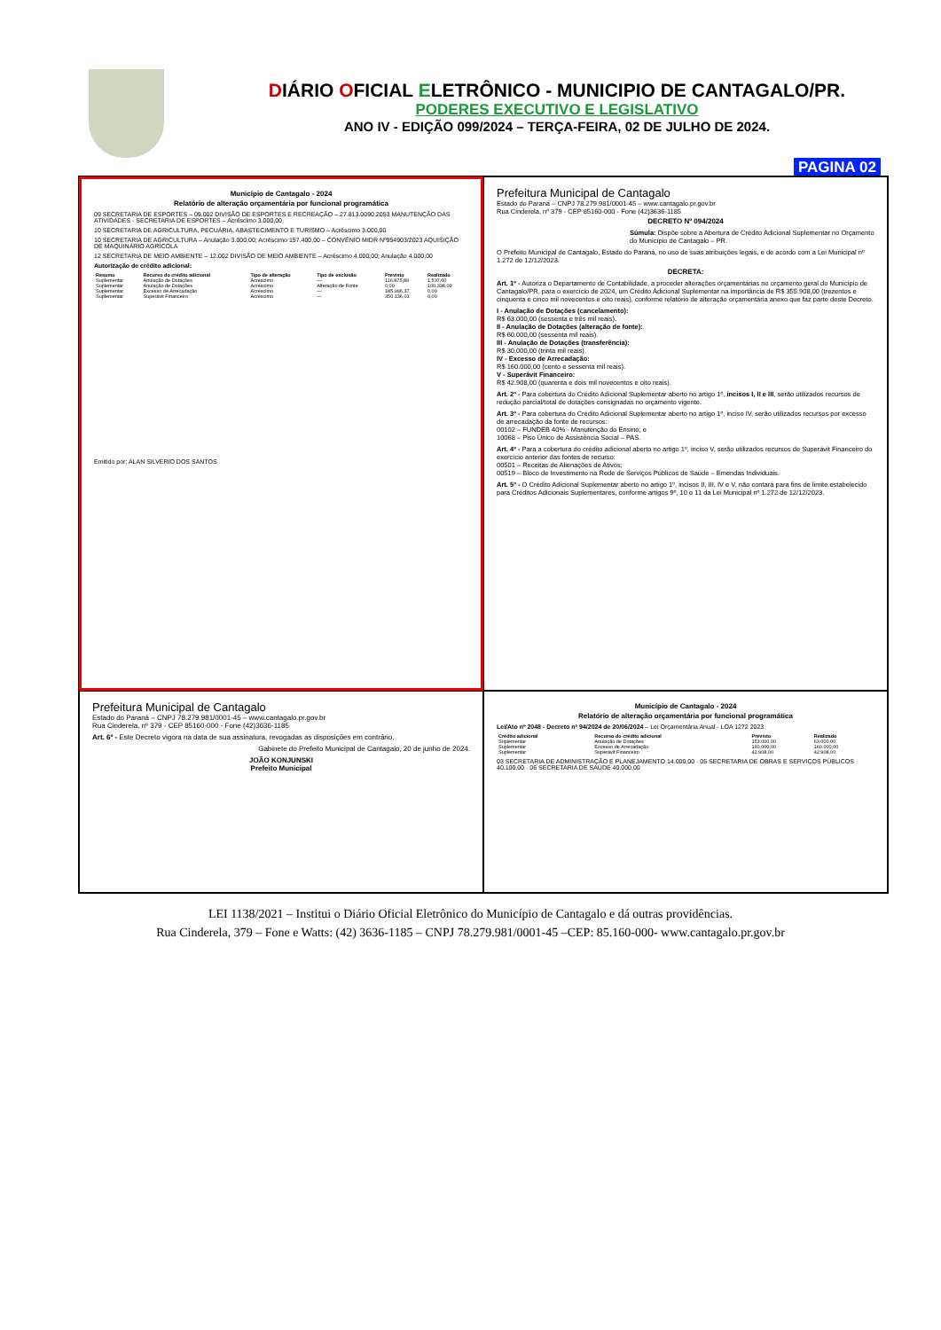DIÁRIO OFICIAL ELETRÔNICO - MUNICIPIO DE CANTAGALO/PR.
PODERES EXECUTIVO E LEGISLATIVO
ANO IV - EDIÇÃO 099/2024 – TERÇA-FEIRA, 02 DE JULHO DE 2024.
PAGINA 02
Município de Cantagalo - 2024
Relatório de alteração orçamentária por funcional programática
09 SECRETARIA DE ESPORTES – 09.002 DIVISÃO DE ESPORTES E RECREAÇÃO – 27.813.0090.2053 MANUTENÇÃO DAS ATIVIDADES - SECRETARIA DE ESPORTES – Acréscimo 3.000,00
10 SECRETARIA DE AGRICULTURA, PECUÁRIA, ABASTECIMENTO E TURISMO – Acréscimo 3.000,00
10 SECRETARIA DE AGRICULTURA – Anulação 3.000,00; Acréscimo 157.400,00 – CONVÊNIO MIDR Nº954903/2023 AQUISIÇÃO DE MAQUINÁRIO AGRÍCOLA
12 SECRETARIA DE MEIO AMBIENTE – 12.002 DIVISÃO DE MEIO AMBIENTE – Acréscimo 4.000,00; Anulação 4.000,00
Autorização de crédito adicional:
| Resumo | Recurso do crédito adicional | Tipo de alteração | Tipo de exclusão | Previsto | Realizado |
| --- | --- | --- | --- | --- | --- |
| Suplementar | Anulação de Dotações | Acréscimo | --- | 116.875,89 | 1.537,60 |
| Suplementar | Anulação de Dotações | Acréscimo | Alteração de Fonte | 0,00 | 100.338,09 |
| Suplementar | Excesso de Arrecadação | Acréscimo | --- | 185.996,37 | 0,00 |
| Suplementar | Superávit Financeiro | Acréscimo | --- | 350.136,03 | 0,00 |
Emitido por: ALAN SILVERIO DOS SANTOS
Prefeitura Municipal de Cantagalo
Estado do Paraná – CNPJ 78.279.981/0001-45 – www.cantagalo.pr.gov.br
Rua Cinderela, nº 379 - CEP 85160-000 - Fone (42)3636-1185
DECRETO Nº 094/2024
Súmula: Dispõe sobre a Abertura de Crédito Adicional Suplementar no Orçamento do Município de Cantagalo – PR.
O Prefeito Municipal de Cantagalo, Estado do Paraná, no uso de suas atribuições legais, e de acordo com a Lei Municipal nº 1.272 de 12/12/2023.
DECRETA:
Art. 1º - Autoriza o Departamento de Contabilidade, a proceder alterações orçamentárias no orçamento geral do Município de Cantagalo/PR, para o exercício de 2024, um Crédito Adicional Suplementar na importância de R$ 355.908,00 (trezentos e cinquenta e cinco mil novecentos e oito reais), conforme relatório de alteração orçamentária anexo que faz parte deste Decreto.
I - Anulação de Dotações (cancelamento):
R$ 63.000,00 (sessenta e três mil reais).
II - Anulação de Dotações (alteração de fonte):
R$ 60.000,00 (sessenta mil reais).
III - Anulação de Dotações (transferência):
R$ 30.000,00 (trinta mil reais).
IV - Excesso de Arrecadação:
R$ 160.000,00 (cento e sessenta mil reais).
V - Superávit Financeiro:
R$ 42.908,00 (quarenta e dois mil novecentos e oito reais).
Art. 2º - Para cobertura do Crédito Adicional Suplementar aberto no artigo 1º, incisos I, II e III, serão utilizados recursos de redução parcial/total de dotações consignadas no orçamento vigente.
Art. 3º - Para cobertura do Crédito Adicional Suplementar aberto no artigo 1º, inciso IV, serão utilizados recursos por excesso de arrecadação da fonte de recursos:
00102 – FUNDEB 40% - Manutenção do Ensino; e
10068 – Piso Único de Assistência Social – PAS.
Art. 4º - Para a cobertura do crédito adicional aberto no artigo 1º, inciso V, serão utilizados recursos de Superávit Financeiro do exercício anterior das fontes de recurso:
00501 – Receitas de Alienações de Ativos;
00519 – Bloco de Investimento na Rede de Serviços Públicos de Saúde – Emendas Individuais.
Art. 5º - O Crédito Adicional Suplementar aberto no artigo 1º, incisos II, III, IV e V, não contará para fins de limite estabelecido para Créditos Adicionais Suplementares, conforme artigos 9º, 10 e 11 da Lei Municipal nº 1.272 de 12/12/2023.
Prefeitura Municipal de Cantagalo
Estado do Paraná – CNPJ 78.279.981/0001-45 – www.cantagalo.pr.gov.br
Rua Cinderela, nº 379 - CEP 85160-000 - Fone (42)3636-1185
Art. 6º - Este Decreto vigora na data de sua assinatura, revogadas as disposições em contrário.
Gabinete do Prefeito Municipal de Cantagalo, 20 de junho de 2024.
JOÃO KONJUNSKI
Prefeito Municipal
Município de Cantagalo - 2024
Relatório de alteração orçamentária por funcional programática
Lei/Ato nº 2048 - Decreto nº 94/2024 de 20/06/2024 – Lei Orçamentária Anual - LOA 1272 2023
| Crédito adicional | Recurso do crédito adicional | Previsto | Realizado |
| --- | --- | --- | --- |
| Suplementar | Anulação de Dotações | 153.000,00 | 63.000,00 |
| Suplementar | Excesso de Arrecadação | 160.000,00 | 160.000,00 |
| Suplementar | Superávit Financeiro | 42.908,00 | 42.908,00 |
03 SECRETARIA DE ADMINISTRAÇÃO E PLANEJAMENTO 14.000,00 · 05 SECRETARIA DE OBRAS E SERVIÇOS PÚBLICOS 40.100,00 · 06 SECRETARIA DE SAÚDE 40.000,00
LEI 1138/2021 – Institui o Diário Oficial Eletrônico do Município de Cantagalo e dá outras providências.
Rua Cinderela, 379 – Fone e Watts: (42) 3636-1185 – CNPJ 78.279.981/0001-45 –CEP: 85.160-000- www.cantagalo.pr.gov.br